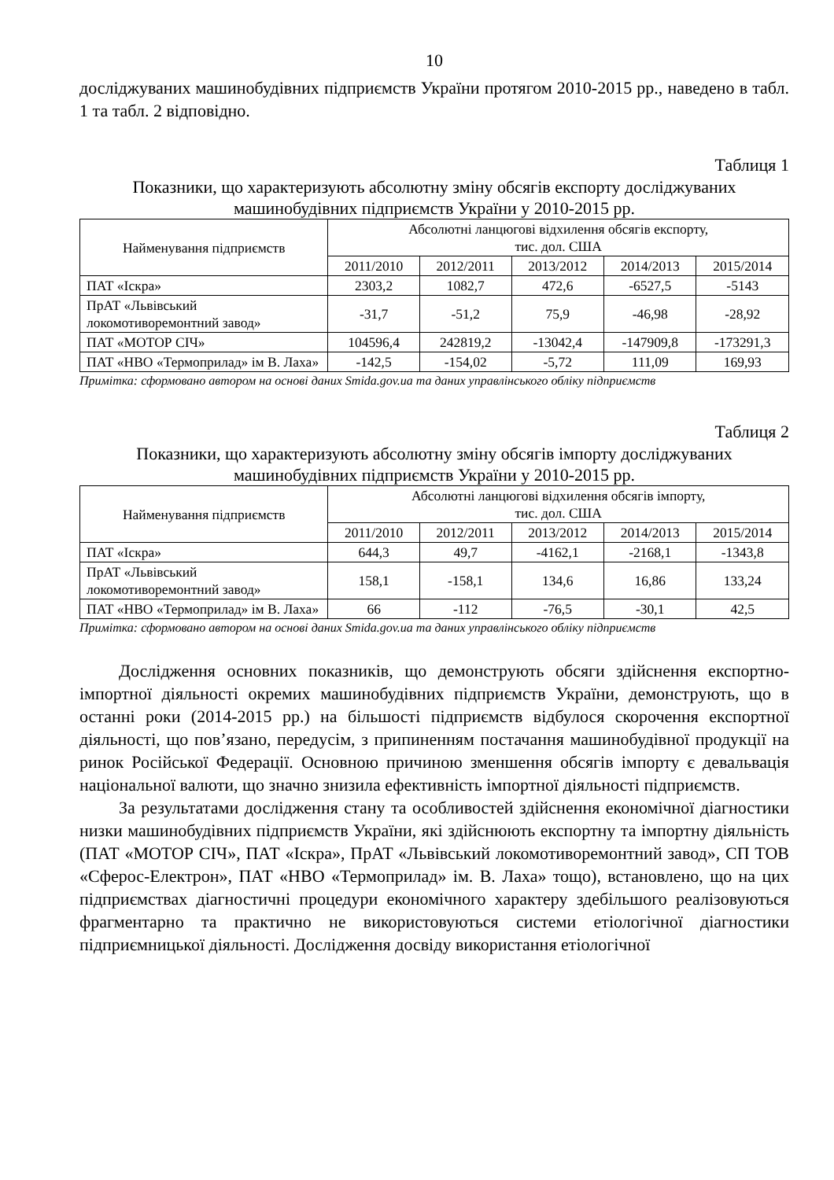10
досліджуваних машинобудівних підприємств України протягом 2010-2015 рр., наведено в табл. 1 та табл. 2 відповідно.
Таблиця 1
Показники, що характеризують абсолютну зміну обсягів експорту досліджуваних машинобудівних підприємств України у 2010-2015 рр.
| Найменування підприємств | Абсолютні ланцюгові відхилення обсягів експорту, тис. дол. США | | | | |
| --- | --- | --- | --- | --- | --- |
| | 2011/2010 | 2012/2011 | 2013/2012 | 2014/2013 | 2015/2014 |
| ПАТ «Іскра» | 2303,2 | 1082,7 | 472,6 | -6527,5 | -5143 |
| ПрАТ «Львівський локомотиворемонтний завод» | -31,7 | -51,2 | 75,9 | -46,98 | -28,92 |
| ПАТ «МОТОР СІЧ» | 104596,4 | 242819,2 | -13042,4 | -147909,8 | -173291,3 |
| ПАТ «НВО «Термоприлад» ім В. Лаха» | -142,5 | -154,02 | -5,72 | 111,09 | 169,93 |
Примітка: сформовано автором на основі даних Smida.gov.ua та даних управлінського обліку підприємств
Таблиця 2
Показники, що характеризують абсолютну зміну обсягів імпорту досліджуваних машинобудівних підприємств України у 2010-2015 рр.
| Найменування підприємств | Абсолютні ланцюгові відхилення обсягів імпорту, тис. дол. США | | | | |
| --- | --- | --- | --- | --- | --- |
| | 2011/2010 | 2012/2011 | 2013/2012 | 2014/2013 | 2015/2014 |
| ПАТ «Іскра» | 644,3 | 49,7 | -4162,1 | -2168,1 | -1343,8 |
| ПрАТ «Львівський локомотиворемонтний завод» | 158,1 | -158,1 | 134,6 | 16,86 | 133,24 |
| ПАТ «НВО «Термоприлад» ім В. Лаха» | 66 | -112 | -76,5 | -30,1 | 42,5 |
Примітка: сформовано автором на основі даних Smida.gov.ua та даних управлінського обліку підприємств
Дослідження основних показників, що демонструють обсяги здійснення експортно-імпортної діяльності окремих машинобудівних підприємств України, демонструють, що в останні роки (2014-2015 рр.) на більшості підприємств відбулося скорочення експортної діяльності, що пов’язано, передусім, з припиненням постачання машинобудівної продукції на ринок Російської Федерації. Основною причиною зменшення обсягів імпорту є девальвація національної валюти, що значно знизила ефективність імпортної діяльності підприємств.
За результатами дослідження стану та особливостей здійснення економічної діагностики низки машинобудівних підприємств України, які здійснюють експортну та імпортну діяльність (ПАТ «МОТОР СІЧ», ПАТ «Іскра», ПрАТ «Львівський локомотиворемонтний завод», СП ТОВ «Сферос-Електрон», ПАТ «НВО «Термоприлад» ім. В. Лаха» тощо), встановлено, що на цих підприємствах діагностичні процедури економічного характеру здебільшого реалізовуються фрагментарно та практично не використовуються системи етіологічної діагностики підприємницької діяльності. Дослідження досвіду використання етіологічної